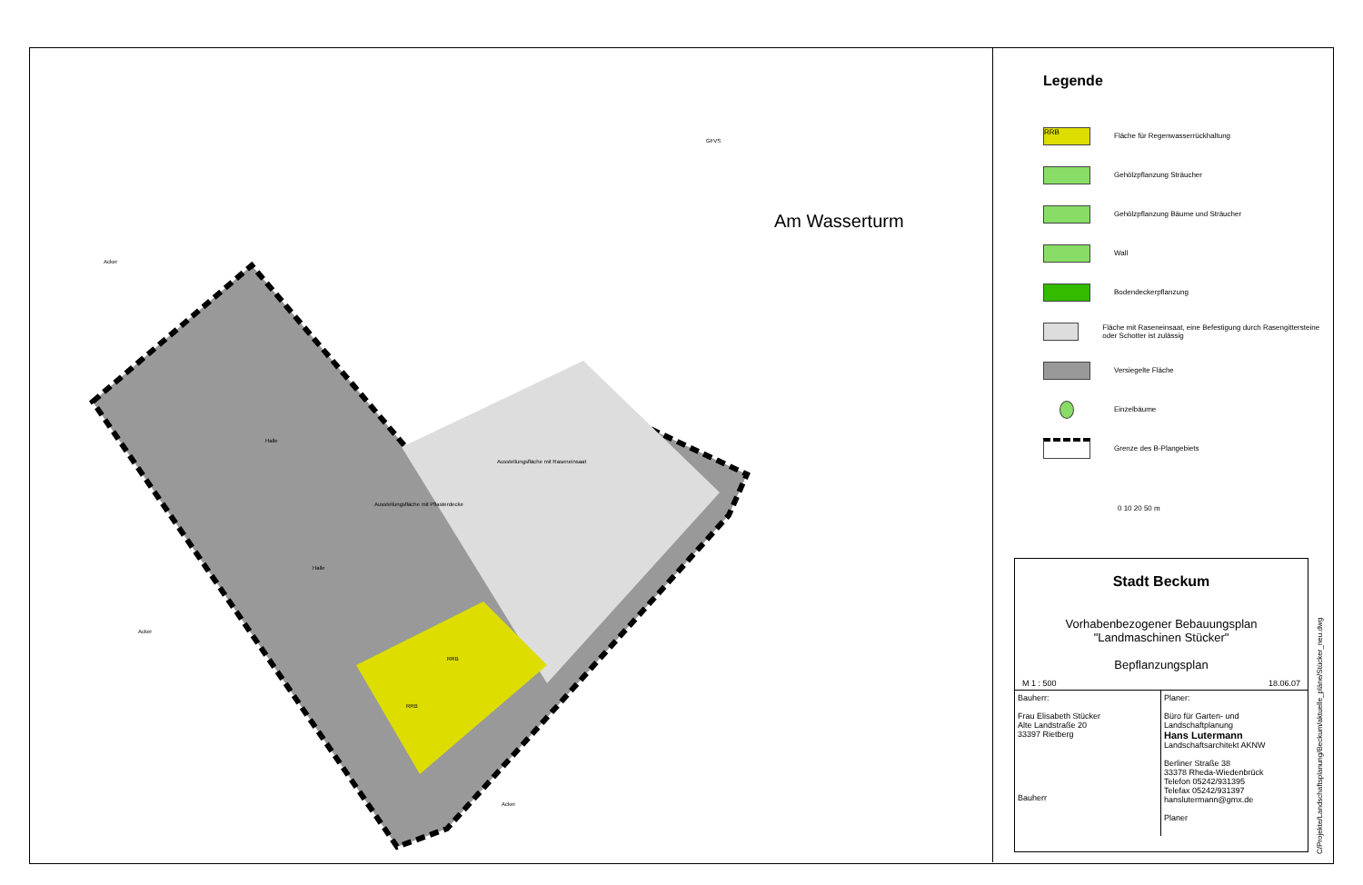Acker
Halle
Halle
Ausstellungsfläche mit Raseneinsaat
Ausstellungsfläche mit Pflasterdecke
Acker
Acker
RRB
RRB
GFVS
Am Wasserturm
Legende
RRB
Fläche für Regenwasserrückhaltung
Gehölzpflanzung Sträucher
Gehölzpflanzung Bäume und Sträucher
Wall
Bodendeckerpflanzung
Fläche mit Raseneinsaat, eine Befestigung durch Rasengittersteine oder Schotter ist zulässig
Versiegelte Fläche
Einzelbäume
Grenze des B-Plangebiets
0 10 20 50 m
Stadt Beckum
Vorhabenbezogener Bebauungsplan
"Landmaschinen Stücker"
Bepflanzungsplan
M 1 : 500 18.06.07
Bauherr:
Frau Elisabeth Stücker
Alte Landstraße 20
33397 Rietberg
Bauherr
Planer:
Büro für Garten- und Landschaftplanung
Hans Lutermann
Landschaftsarchitekt AKNW
Berliner Straße 38
33378 Rheda-Wiedenbrück
Telefon 05242/931395
Telefax 05242/931397
hanslutermann@gmx.de
Planer
C/Projekte/Landschaftsplanung/Beckum/aktuelle_pläne/Stücker_neu.dwg